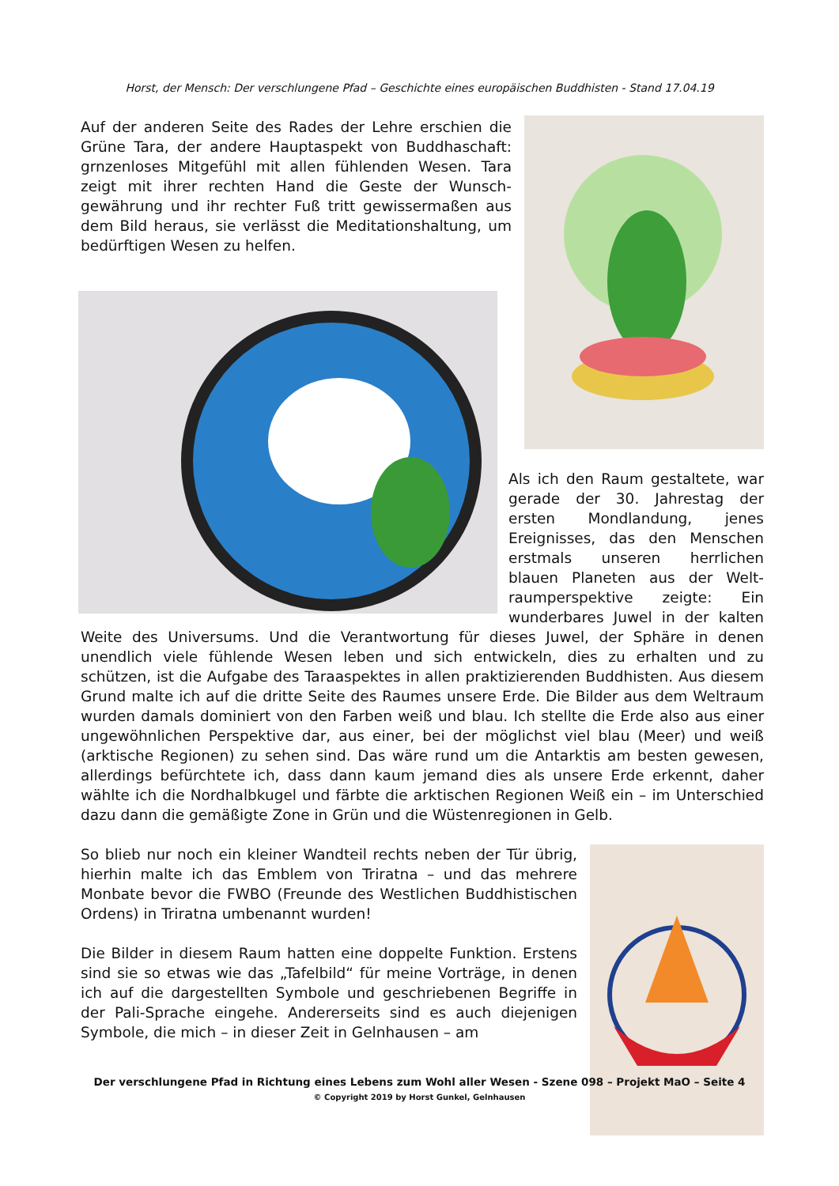Horst, der Mensch: Der verschlungene Pfad – Geschichte eines europäischen Buddhisten - Stand 17.04.19
Auf der anderen Seite des Rades der Lehre erschien die Grüne Tara, der andere Hauptaspekt von Buddhaschaft: grnzenloses Mitgefühl mit allen fühlenden Wesen. Tara zeigt mit ihrer rechten Hand die Geste der Wunsch­gewährung und ihr rechter Fuß tritt gewissermaßen aus dem Bild heraus, sie verlässt die Meditationshaltung, um bedürftigen Wesen zu helfen.
Als ich den Raum gestaltete, war gerade der 30. Jahrestag der ersten Mondlandung, jenes Ereignisses, das den Menschen erstmals unseren herrlichen blauen Planeten aus der Welt­raumperspektive zeigte: Ein wunderbares Juwel in der kalten Weite des Universums. Und die Verantwortung für dieses Juwel, der Sphäre in denen unendlich viele fühlende Wesen leben und sich entwickeln, dies zu erhalten und zu schützen, ist die Aufgabe des Taraaspektes in allen praktizierenden Buddhisten. Aus diesem Grund malte ich auf die dritte Seite des Raumes unsere Erde. Die Bilder aus dem Weltraum wurden damals dominiert von den Farben weiß und blau. Ich stellte die Erde also aus einer ungewöhnlichen Perspektive dar, aus einer, bei der möglichst viel blau (Meer) und weiß (arktische Regionen) zu sehen sind. Das wäre rund um die Antarktis am besten gewesen, allerdings befürchtete ich, dass dann kaum jemand dies als unsere Erde erkennt, daher wählte ich die Nordhalbkugel und färbte die arktischen Regionen Weiß ein – im Unterschied dazu dann die gemäßigte Zone in Grün und die Wüstenregionen in Gelb.
So blieb nur noch ein kleiner Wandteil rechts neben der Tür übrig, hierhin malte ich das Emblem von Triratna – und das mehrere Monbate bevor die FWBO (Freunde des Westlichen Buddhistischen Ordens) in Triratna umbenannt wurden!
Die Bilder in diesem Raum hatten eine doppelte Funktion. Erstens sind sie so etwas wie das „Tafelbild“ für meine Vorträge, in denen ich auf die dargestellten Symbole und geschriebenen Begriffe in der Pali-Sprache eingehe. Andererseits sind es auch diejenigen Symbole, die mich – in dieser Zeit in Gelnhausen – am
Der verschlungene Pfad in Richtung eines Lebens zum Wohl aller Wesen - Szene 098 – Projekt MaO – Seite 4
© Copyright 2019 by Horst Gunkel, Gelnhausen